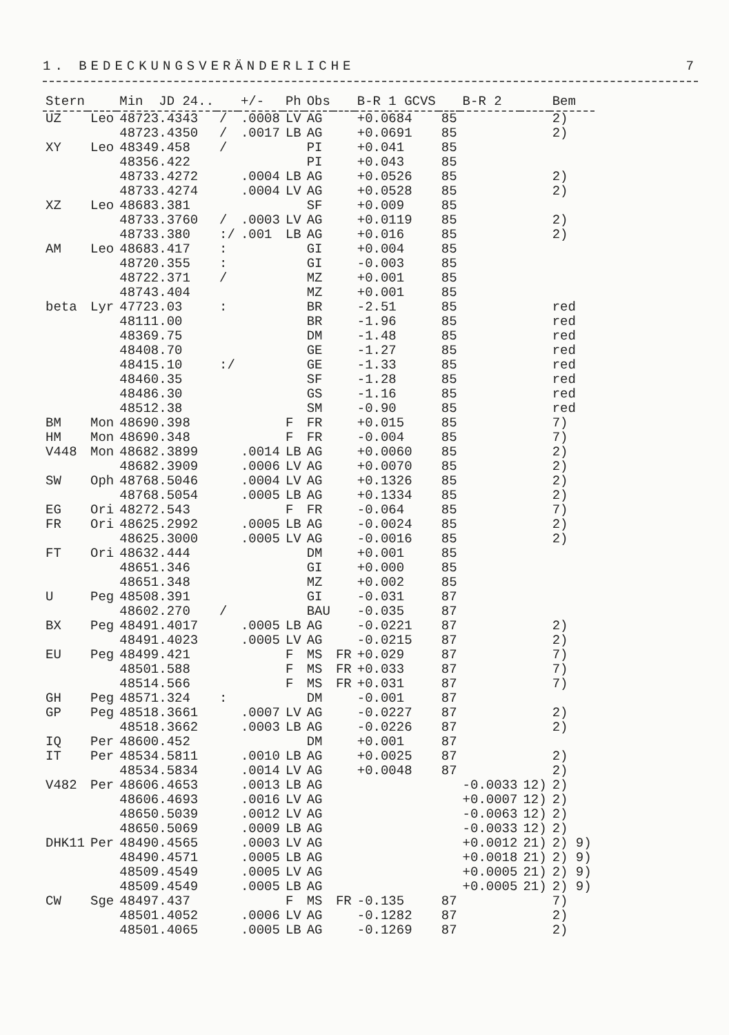1. BEDECKUNGSVERÄNDERLICHE 7
| Stern | | Min JD 24.. | | +/- | Ph | Obs | | B-R 1 GCVS | | B-R 2 | | Bem |
| --- | --- | --- | --- | --- | --- | --- | --- | --- | --- | --- | --- | --- |
| UZ | Leo | 48723.4343 | / | .0008 | LV | AG | | +0.0684 | 85 | | | 2) |
| | | 48723.4350 | / | .0017 | LB | AG | | +0.0691 | 85 | | | 2) |
| XY | Leo | 48349.458 | / | | | PI | | +0.041 | 85 | | | |
| | | 48356.422 | | | | PI | | +0.043 | 85 | | | |
| | | 48733.4272 | | .0004 | LB | AG | | +0.0526 | 85 | | | 2) |
| | | 48733.4274 | | .0004 | LV | AG | | +0.0528 | 85 | | | 2) |
| XZ | Leo | 48683.381 | | | | SF | | +0.009 | 85 | | | |
| | | 48733.3760 | / | .0003 | LV | AG | | +0.0119 | 85 | | | 2) |
| | | 48733.380 | :/ | .001 | LB | AG | | +0.016 | 85 | | | 2) |
| AM | Leo | 48683.417 | : | | | GI | | +0.004 | 85 | | | |
| | | 48720.355 | : | | | GI | | -0.003 | 85 | | | |
| | | 48722.371 | / | | | MZ | | +0.001 | 85 | | | |
| | | 48743.404 | | | | MZ | | +0.001 | 85 | | | |
| beta | Lyr | 47723.03 | : | | | BR | | -2.51 | 85 | | | red |
| | | 48111.00 | | | | BR | | -1.96 | 85 | | | red |
| | | 48369.75 | | | | DM | | -1.48 | 85 | | | red |
| | | 48408.70 | | | | GE | | -1.27 | 85 | | | red |
| | | 48415.10 | :/ | | | GE | | -1.33 | 85 | | | red |
| | | 48460.35 | | | | SF | | -1.28 | 85 | | | red |
| | | 48486.30 | | | | GS | | -1.16 | 85 | | | red |
| | | 48512.38 | | | | SM | | -0.90 | 85 | | | red |
| BM | Mon | 48690.398 | | | F | FR | | +0.015 | 85 | | | 7) |
| HM | Mon | 48690.348 | | | F | FR | | -0.004 | 85 | | | 7) |
| V448 | Mon | 48682.3899 | | .0014 | LB | AG | | +0.0060 | 85 | | | 2) |
| | | 48682.3909 | | .0006 | LV | AG | | +0.0070 | 85 | | | 2) |
| SW | Oph | 48768.5046 | | .0004 | LV | AG | | +0.1326 | 85 | | | 2) |
| | | 48768.5054 | | .0005 | LB | AG | | +0.1334 | 85 | | | 2) |
| EG | Ori | 48272.543 | | | F | FR | | -0.064 | 85 | | | 7) |
| FR | Ori | 48625.2992 | | .0005 | LB | AG | | -0.0024 | 85 | | | 2) |
| | | 48625.3000 | | .0005 | LV | AG | | -0.0016 | 85 | | | 2) |
| FT | Ori | 48632.444 | | | | DM | | +0.001 | 85 | | | |
| | | 48651.346 | | | | GI | | +0.000 | 85 | | | |
| | | 48651.348 | | | | MZ | | +0.002 | 85 | | | |
| U | Peg | 48508.391 | | | | GI | | -0.031 | 87 | | | |
| | | 48602.270 | / | | | BAU | | -0.035 | 87 | | | |
| BX | Peg | 48491.4017 | | .0005 | LB | AG | | -0.0221 | 87 | | | 2) |
| | | 48491.4023 | | .0005 | LV | AG | | -0.0215 | 87 | | | 2) |
| EU | Peg | 48499.421 | | | F | MS | FR | +0.029 | 87 | | | 7) |
| | | 48501.588 | | | F | MS | FR | +0.033 | 87 | | | 7) |
| | | 48514.566 | | | F | MS | FR | +0.031 | 87 | | | 7) |
| GH | Peg | 48571.324 | : | | | DM | | -0.001 | 87 | | | |
| GP | Peg | 48518.3661 | | .0007 | LV | AG | | -0.0227 | 87 | | | 2) |
| | | 48518.3662 | | .0003 | LB | AG | | -0.0226 | 87 | | | 2) |
| IQ | Per | 48600.452 | | | | DM | | +0.001 | 87 | | | |
| IT | Per | 48534.5811 | | .0010 | LB | AG | | +0.0025 | 87 | | | 2) |
| | | 48534.5834 | | .0014 | LV | AG | | +0.0048 | 87 | | | 2) |
| V482 | Per | 48606.4653 | | .0013 | LB | AG | | | | -0.0033 | 12) | 2) |
| | | 48606.4693 | | .0016 | LV | AG | | | | +0.0007 | 12) | 2) |
| | | 48650.5039 | | .0012 | LV | AG | | | | -0.0063 | 12) | 2) |
| | | 48650.5069 | | .0009 | LB | AG | | | | -0.0033 | 12) | 2) |
| DHK11 | Per | 48490.4565 | | .0003 | LV | AG | | | | +0.0012 | 21) | 2) 9) |
| | | 48490.4571 | | .0005 | LB | AG | | | | +0.0018 | 21) | 2) 9) |
| | | 48509.4549 | | .0005 | LV | AG | | | | +0.0005 | 21) | 2) 9) |
| | | 48509.4549 | | .0005 | LB | AG | | | | +0.0005 | 21) | 2) 9) |
| CW | Sge | 48497.437 | | | F | MS | FR | -0.135 | 87 | | | 7) |
| | | 48501.4052 | | .0006 | LV | AG | | -0.1282 | 87 | | | 2) |
| | | 48501.4065 | | .0005 | LB | AG | | -0.1269 | 87 | | | 2) |